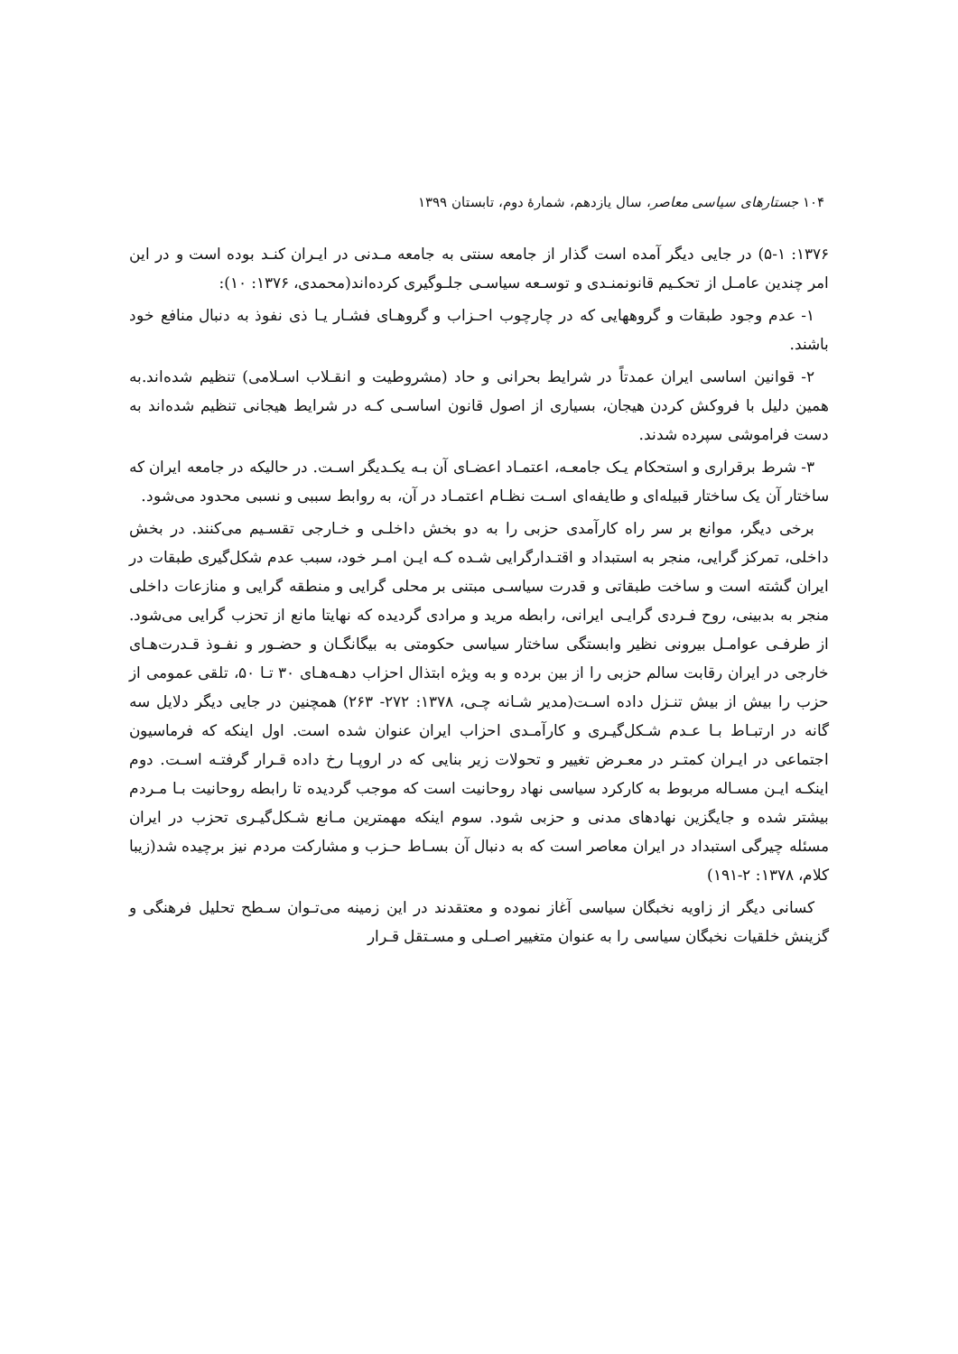۱۰۴ جستارهای سیاسی معاصر، سال یازدهم، شمارهٔ دوم، تابستان ۱۳۹۹
۱۳۷۶: ۵-۱) در جایی دیگر آمده است گذار از جامعه سنتی به جامعه مـدنی در ایـران کنـد بوده است و در این امر چندین عامـل از تحکـیم قانونمنـدی و توسـعه سیاسـی جلـوگیری کرده‌اند(محمدی، ۱۳۷۶: ۱۰):
۱- عدم وجود طبقات و گروههایی که در چارچوب احـزاب و گروهـای فشـار یـا ذی نفوذ به دنبال منافع خود باشند.
۲- قوانین اساسی ایران عمدتاً در شرایط بحرانی و حاد (مشروطیت و انقـلاب اسـلامی) تنظیم شده‌اند.به همین دلیل با فروکش کردن هیجان، بسیاری از اصول قانون اساسـی کـه در شرایط هیجانی تنظیم شده‌اند به دست فراموشی سپرده شدند.
۳- شرط برقراری و استحکام یـک جامعـه، اعتمـاد اعضـای آن بـه یکـدیگر اسـت. در حالیکه در جامعه ایران که ساختار آن یک ساختار قبیله‌ای و طایفه‌ای اسـت نظـام اعتمـاد در آن، به روابط سببی و نسبی محدود می‌شود.
برخی دیگر، موانع بر سر راه کارآمدی حزبی را به دو بخش داخلـی و خـارجی تقسـیم می‌کنند. در بخش داخلی، تمرکز گرایی، منجر به استبداد و اقتـدارگرایی شـده کـه ایـن امـر خود، سبب عدم شکل‌گیری طبقات در ایران گشته است و ساخت طبقاتی و قدرت سیاسـی مبتنی بر محلی گرایی و منطقه گرایی و منازعات داخلی منجر به بدبینی، روح فـردی گرایـی ایرانی، رابطه مرید و مرادی گردیده که نهایتا مانع از تحزب گرایی می‌شود. از طرفـی عوامـل بیرونی نظیر وابستگی ساختار سیاسی حکومتی به بیگانگـان و حضـور و نفـوذ قـدرت‌هـای خارجی در ایران رقابت سالم حزبی را از بین برده و به ویژه ابتذال احزاب دهـه‌هـای ۳۰ تـا ۵۰، تلقی عمومی از حزب را بیش از بیش تنـزل داده اسـت(مدیر شـانه چـی، ۱۳۷۸: ۲۷۲- ۲۶۳) همچنین در جایی دیگر دلایل سه گانه در ارتبـاط بـا عـدم شـکل‌گیـری و کارآمـدی احزاب ایران عنوان شده است. اول اینکه که فرماسیون اجتماعی در ایـران کمتـر در معـرض تغییر و تحولات زیر بنایی که در اروپـا رخ داده قـرار گرفتـه اسـت. دوم اینکـه ایـن مسـاله مربوط به کارکرد سیاسی نهاد روحانیت است که موجب گردیده تا رابطه روحانیت بـا مـردم بیشتر شده و جایگزین نهادهای مدنی و حزبی شود. سوم اینکه مهمترین مـانع شـکل‌گیـری تحزب در ایران مسئله چیرگی استبداد در ایران معاصر است که به دنبال آن بسـاط حـزب و مشارکت مردم نیز برچیده شد(زیبا کلام، ۱۳۷۸: ۲-۱۹۱)
کسانی دیگر از زاویه نخبگان سیاسی آغاز نموده و معتقدند در این زمینه می‌تـوان سـطح تحلیل فرهنگی و گزینش خلقیات نخبگان سیاسی را به عنوان متغییر اصـلی و مسـتقل قـرار